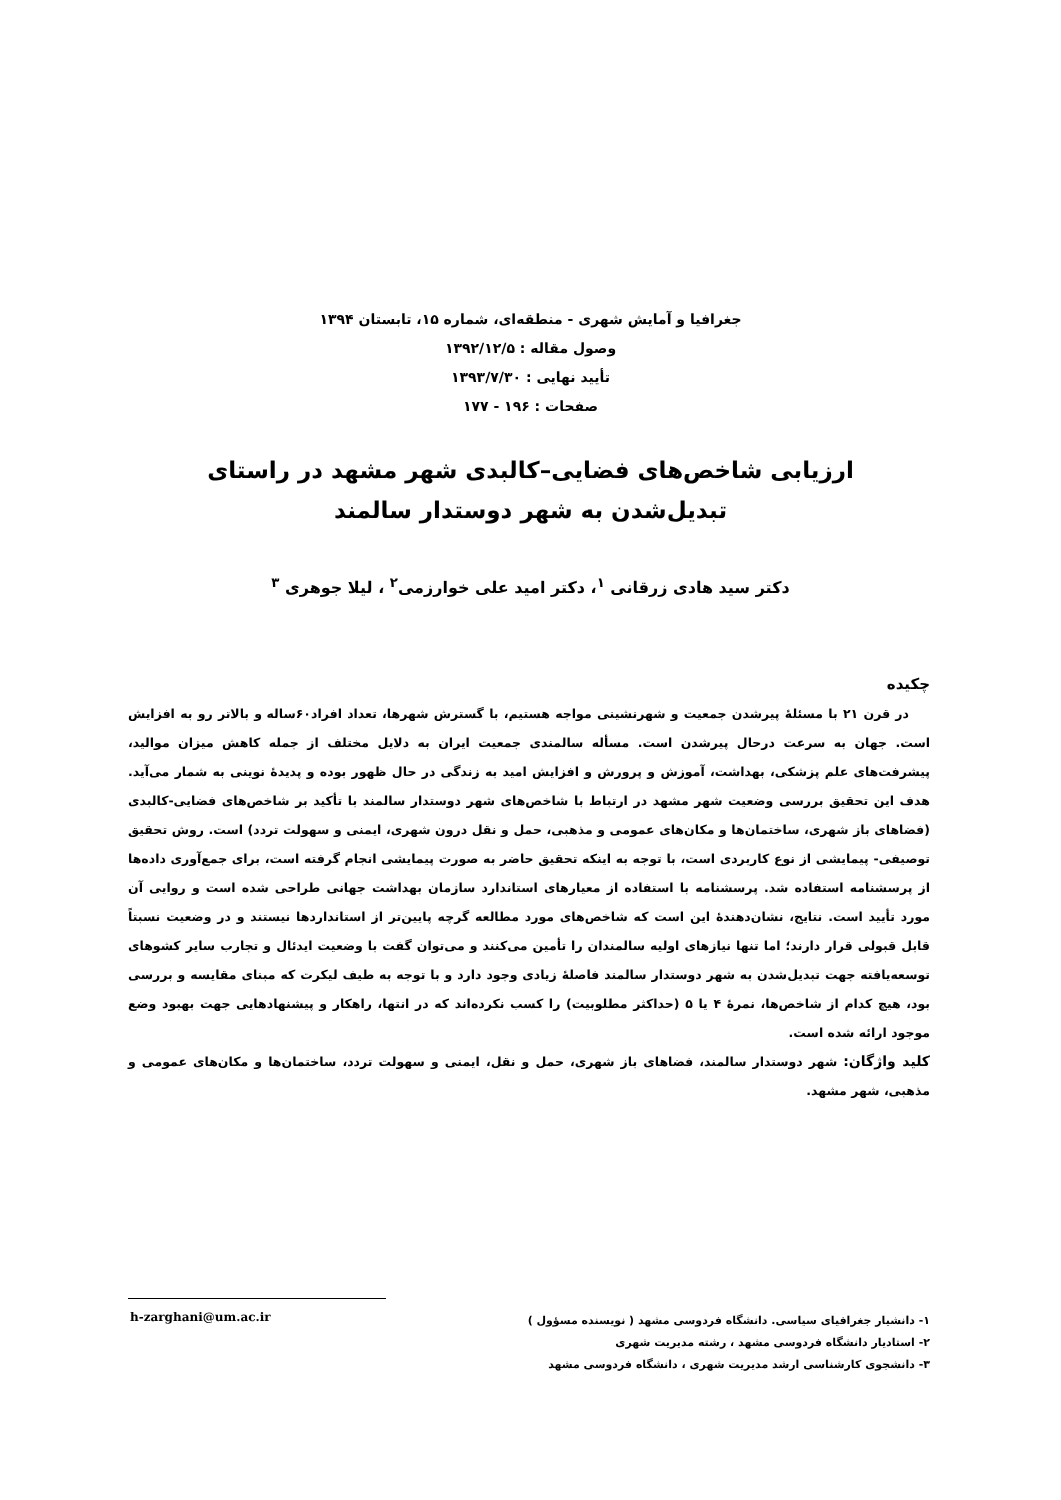جغرافیا و آمایش شهری - منطقه‌ای، شماره ۱۵، تابستان ۱۳۹۴
وصول مقاله : ۱۳۹۲/۱۲/۵
تأیید نهایی : ۱۳۹۳/۷/۳۰
صفحات : ۱۹۶ - ۱۷۷
ارزیابی شاخص‌های فضایی–کالبدی شهر مشهد در راستای
تبدیل‌شدن به شهر دوستدار سالمند
دکتر سید هادی زرقانی <sup>۱</sup>، دکتر امید علی خوارزمی<sup>۲</sup> ، لیلا جوهری <sup>۳</sup>
چکیده
در قرن ۲۱ با مسئلۀ پیرشدن جمعیت و شهرنشینی مواجه هستیم، با گسترش شهرها، تعداد افراد۶۰ساله و بالاتر رو به افزایش است. جهان به سرعت درحال پیرشدن است. مسأله سالمندی جمعیت ایران به دلایل مختلف از جمله کاهش میزان موالید، پیشرفت‌های علم پزشکی، بهداشت، آموزش و پرورش و افزایش امید به زندگی در حال ظهور بوده و پدیدۀ نوینی به شمار می‌آید. هدف این تحقیق بررسی وضعیت شهر مشهد در ارتباط با شاخص‌های شهر دوستدار سالمند با تأکید بر شاخص‌های فضایی-کالبدی (فضاهای باز شهری، ساختمان‌ها و مکان‌های عمومی و مذهبی، حمل و نقل درون شهری، ایمنی و سهولت تردد) است. روش تحقیق توصیفی- پیمایشی از نوع کاربردی است، با توجه به اینکه تحقیق حاضر به صورت پیمایشی انجام گرفته است، برای جمع‌آوری داده‌ها از پرسشنامه استفاده شد. پرسشنامه با استفاده از معیارهای استاندارد سازمان بهداشت جهانی طراحی شده است و روایی آن مورد تأیید است. نتایج، نشان‌دهندۀ این است که شاخص‌های مورد مطالعه گرچه پایین‌تر از استانداردها نیستند و در وضعیت نسبتاً قابل قبولی قرار دارند؛ اما تنها نیازهای اولیه سالمندان را تأمین می‌کنند و می‌توان گفت با وضعیت ایدئال و تجارب سایر کشوهای توسعه‌یافته جهت تبدیل‌شدن به شهر دوستدار سالمند فاصلۀ زیادی وجود دارد و با توجه به طیف لیکرت که مبنای مقایسه و بررسی بود، هیچ کدام از شاخص‌ها، نمرۀ ۴ یا ۵ (حداکثر مطلوبیت) را کسب نکرده‌اند که در انتها، راهکار و پیشنهادهایی جهت بهبود وضع موجود ارائه شده است.
کلید واژگان: شهر دوستدار سالمند، فضاهای باز شهری، حمل و نقل، ایمنی و سهولت تردد، ساختمان‌ها و مکان‌های عمومی و مذهبی، شهر مشهد.
۱- دانشیار جغرافیای سیاسی. دانشگاه فردوسی مشهد ( نویسنده مسؤول )
۲- استادیار دانشگاه فردوسی مشهد ، رشته مدیریت شهری
۳- دانشجوی کارشناسی ارشد مدیریت شهری ، دانشگاه فردوسی مشهد
h-zarghani@um.ac.ir